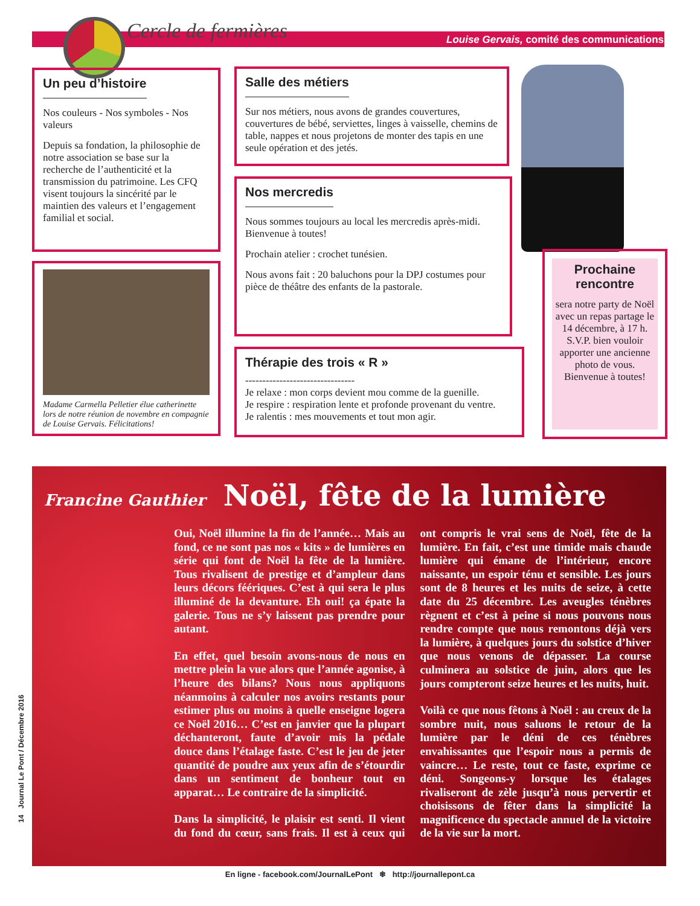Cercle de fermières Louise Gervais, comité des communications
Un peu d’histoire
Nos couleurs - Nos symboles - Nos valeurs
Depuis sa fondation, la philosophie de notre association se base sur la recherche de l’authenticité et la transmission du patrimoine. Les CFQ visent toujours la sincérité par le maintien des valeurs et l’engagement familial et social.
Madame Carmella Pelletier élue catherinette lors de notre réunion de novembre en compagnie de Louise Gervais. Félicitations!
Salle des métiers
Sur nos métiers, nous avons de grandes couvertures, couvertures de bébé, serviettes, linges à vaisselle, chemins de table, nappes et nous projetons de monter des tapis en une seule opération et des jetés.
Nos mercredis
Nous sommes toujours au local les mercredis après-midi. Bienvenue à toutes!
Prochain atelier : crochet tunésien.
Nous avons fait : 20 baluchons pour la DPJ costumes pour pièce de théâtre des enfants de la pastorale.
Thérapie des trois « R »
--------------------------------
Je relaxe : mon corps devient mou comme de la guenille.
Je respire : respiration lente et profonde provenant du ventre.
Je ralentis : mes mouvements et tout mon agir.
Prochaine rencontre
sera notre party de Noël avec un repas partage le 14 décembre, à 17 h. S.V.P. bien vouloir apporter une ancienne photo de vous. Bienvenue à toutes!
Francine Gauthier Noël, fête de la lumière
Oui, Noël illumine la fin de l’année… Mais au fond, ce ne sont pas nos « kits » de lumières en série qui font de Noël la fête de la lumière. Tous rivalisent de prestige et d’ampleur dans leurs décors féériques. C’est à qui sera le plus illuminé de la devanture. Eh oui! ça épate la galerie. Tous ne s’y laissent pas prendre pour autant.
En effet, quel besoin avons-nous de nous en mettre plein la vue alors que l’année agonise, à l’heure des bilans? Nous nous appliquons néanmoins à calculer nos avoirs restants pour estimer plus ou moins à quelle enseigne logera ce Noël 2016… C’est en janvier que la plupart déchanteront, faute d’avoir mis la pédale douce dans l’étalage faste. C’est le jeu de jeter quantité de poudre aux yeux afin de s’étourdir dans un sentiment de bonheur tout en apparat… Le contraire de la simplicité.
Dans la simplicité, le plaisir est senti. Il vient du fond du cœur, sans frais. Il est à ceux qui ont compris le vrai sens de Noël, fête de la lumière. En fait, c’est une timide mais chaude lumière qui émane de l’intérieur, encore naissante, un espoir ténu et sensible. Les jours sont de 8 heures et les nuits de seize, à cette date du 25 décembre. Les aveugles ténèbres règnent et c’est à peine si nous pouvons nous rendre compte que nous remontons déjà vers la lumière, à quelques jours du solstice d’hiver que nous venons de dépasser. La course culminera au solstice de juin, alors que les jours compteront seize heures et les nuits, huit.
Voilà ce que nous fêtons à Noël : au creux de la sombre nuit, nous saluons le retour de la lumière par le déni de ces ténèbres envahissantes que l’espoir nous a permis de vaincre… Le reste, tout ce faste, exprime ce déni. Songeons-y lorsque les étalages rivaliseront de zèle jusqu’à nous pervertir et choisissons de fêter dans la simplicité la magnificence du spectacle annuel de la victoire de la vie sur la mort.
14 Journal Le Pont / Décembre 2016
En ligne - facebook.com/JournalLePont ❄ http://journallepont.ca